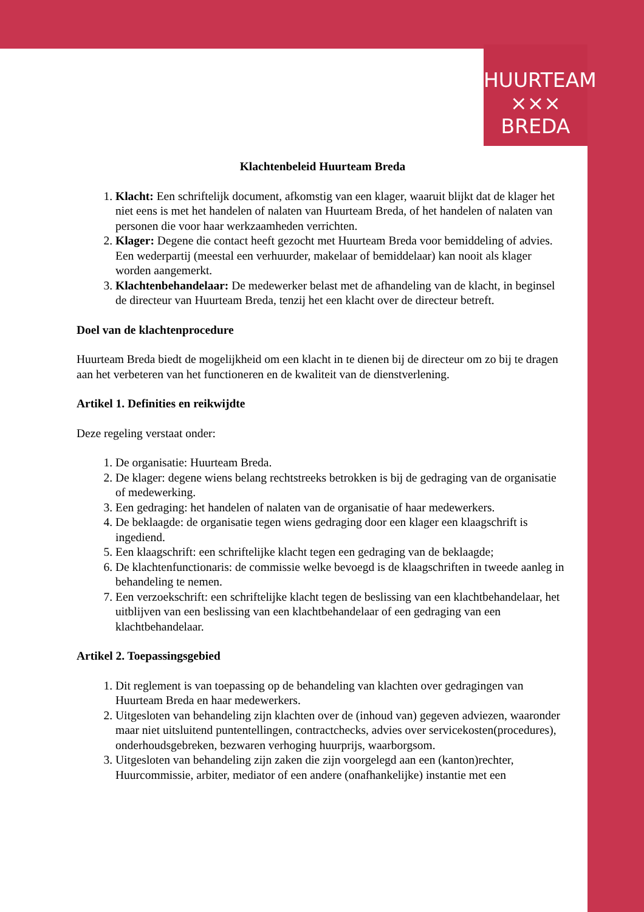HUURTEAM
××× BREDA
Klachtenbeleid Huurteam Breda
1. Klacht: Een schriftelijk document, afkomstig van een klager, waaruit blijkt dat de klager het niet eens is met het handelen of nalaten van Huurteam Breda, of het handelen of nalaten van personen die voor haar werkzaamheden verrichten.
2. Klager: Degene die contact heeft gezocht met Huurteam Breda voor bemiddeling of advies. Een wederpartij (meestal een verhuurder, makelaar of bemiddelaar) kan nooit als klager worden aangemerkt.
3. Klachtenbehandelaar: De medewerker belast met de afhandeling van de klacht, in beginsel de directeur van Huurteam Breda, tenzij het een klacht over de directeur betreft.
Doel van de klachtenprocedure
Huurteam Breda biedt de mogelijkheid om een klacht in te dienen bij de directeur om zo bij te dragen aan het verbeteren van het functioneren en de kwaliteit van de dienstverlening.
Artikel 1. Definities en reikwijdte
Deze regeling verstaat onder:
1. De organisatie: Huurteam Breda.
2. De klager: degene wiens belang rechtstreeks betrokken is bij de gedraging van de organisatie of medewerking.
3. Een gedraging: het handelen of nalaten van de organisatie of haar medewerkers.
4. De beklaagde: de organisatie tegen wiens gedraging door een klager een klaagschrift is ingediend.
5. Een klaagschrift: een schriftelijke klacht tegen een gedraging van de beklaagde;
6. De klachtenfunctionaris: de commissie welke bevoegd is de klaagschriften in tweede aanleg in behandeling te nemen.
7. Een verzoekschrift: een schriftelijke klacht tegen de beslissing van een klachtbehandelaar, het uitblijven van een beslissing van een klachtbehandelaar of een gedraging van een klachtbehandelaar.
Artikel 2. Toepassingsgebied
1. Dit reglement is van toepassing op de behandeling van klachten over gedragingen van Huurteam Breda en haar medewerkers.
2. Uitgesloten van behandeling zijn klachten over de (inhoud van) gegeven adviezen, waaronder maar niet uitsluitend puntentellingen, contractchecks, advies over servicekosten(procedures), onderhoudsgebreken, bezwaren verhoging huurprijs, waarborgsom.
3. Uitgesloten van behandeling zijn zaken die zijn voorgelegd aan een (kanton)rechter, Huurcommissie, arbiter, mediator of een andere (onafhankelijke) instantie met een